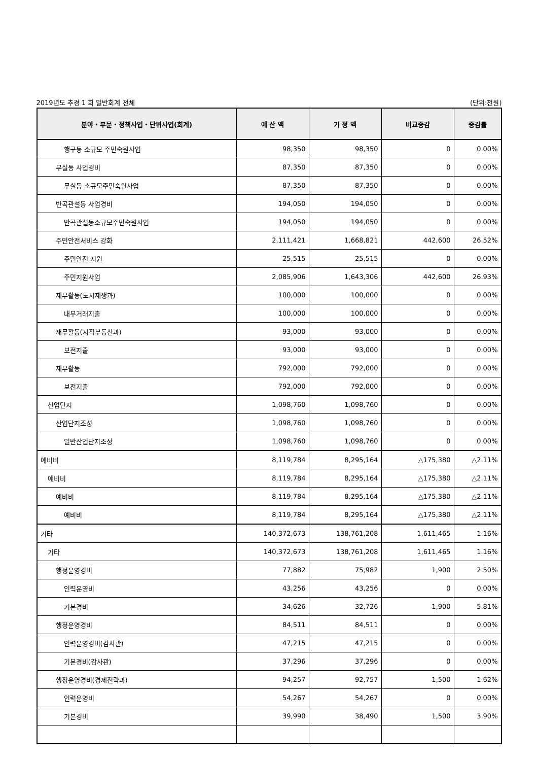2019년도 추경 1 회 일반회계 전체 (단위:천원)
| 분야・부문・정책사업・단위사업(회계) | 예 산 액 | 기 정 액 | 비교증감 | 증감률 |
| --- | --- | --- | --- | --- |
| 행구동 소규모 주민숙원사업 | 98,350 | 98,350 | 0 | 0.00% |
| 무실동 사업경비 | 87,350 | 87,350 | 0 | 0.00% |
| 무실동 소규모주민숙원사업 | 87,350 | 87,350 | 0 | 0.00% |
| 반곡관설동 사업경비 | 194,050 | 194,050 | 0 | 0.00% |
| 반곡관설동소규모주민숙원사업 | 194,050 | 194,050 | 0 | 0.00% |
| 주민안전서비스 강화 | 2,111,421 | 1,668,821 | 442,600 | 26.52% |
| 주민안전 지원 | 25,515 | 25,515 | 0 | 0.00% |
| 주민지원사업 | 2,085,906 | 1,643,306 | 442,600 | 26.93% |
| 재무활동(도시재생과) | 100,000 | 100,000 | 0 | 0.00% |
| 내부거래지출 | 100,000 | 100,000 | 0 | 0.00% |
| 재무활동(지적부동산과) | 93,000 | 93,000 | 0 | 0.00% |
| 보전지출 | 93,000 | 93,000 | 0 | 0.00% |
| 재무활동 | 792,000 | 792,000 | 0 | 0.00% |
| 보전지출 | 792,000 | 792,000 | 0 | 0.00% |
| 산업단지 | 1,098,760 | 1,098,760 | 0 | 0.00% |
| 산업단지조성 | 1,098,760 | 1,098,760 | 0 | 0.00% |
| 일반산업단지조성 | 1,098,760 | 1,098,760 | 0 | 0.00% |
| 예비비 | 8,119,784 | 8,295,164 | △175,380 | △2.11% |
| 예비비 | 8,119,784 | 8,295,164 | △175,380 | △2.11% |
| 예비비 | 8,119,784 | 8,295,164 | △175,380 | △2.11% |
| 예비비 | 8,119,784 | 8,295,164 | △175,380 | △2.11% |
| 기타 | 140,372,673 | 138,761,208 | 1,611,465 | 1.16% |
| 기타 | 140,372,673 | 138,761,208 | 1,611,465 | 1.16% |
| 행정운영경비 | 77,882 | 75,982 | 1,900 | 2.50% |
| 인력운영비 | 43,256 | 43,256 | 0 | 0.00% |
| 기본경비 | 34,626 | 32,726 | 1,900 | 5.81% |
| 행정운영경비 | 84,511 | 84,511 | 0 | 0.00% |
| 인력운영경비(감사관) | 47,215 | 47,215 | 0 | 0.00% |
| 기본경비(감사관) | 37,296 | 37,296 | 0 | 0.00% |
| 행정운영경비(경제전략과) | 94,257 | 92,757 | 1,500 | 1.62% |
| 인력운영비 | 54,267 | 54,267 | 0 | 0.00% |
| 기본경비 | 39,990 | 38,490 | 1,500 | 3.90% |